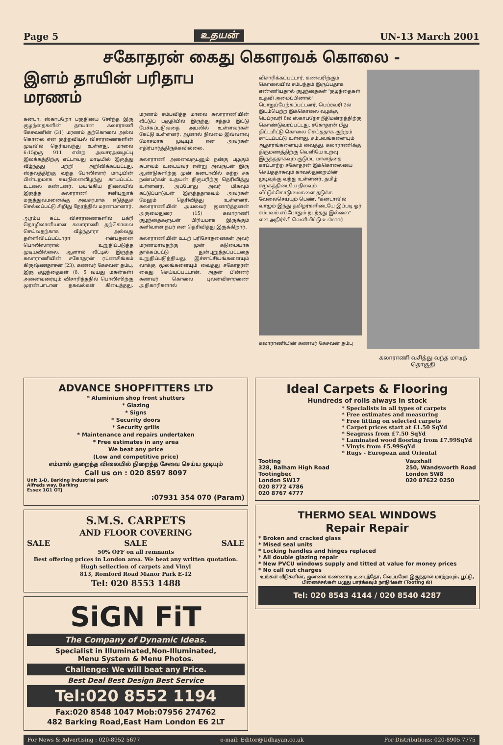Page 5 உதயன் UN-13 March 2001
சகோதரன் கைது கௌரவக் கொலை -
இளம் தாயின் பரிதாப மரணம்
கனடா, ஸ்காபறோ பகுதியை சேர்ந்த இரு குழந்தைகளின் தாயான கலாராணி கேசவனின் (31) மரணம் தற்கொலை அல்ல கொலை என குற்றவியல் விசாரணைகளின் முடிவில் தெரியவந்து உள்ளது. மாலை 6:15ற்கு 911 என்ற அவசரஅழைப்பு இலக்கத்திற்கு எட்டாவது மாடியில் இருந்து வீழ்ந்தது பற்றி அறிவிக்கப்பட்டது. ஸ்தலத்திற்கு வந்த போலிஸார் மாடியின் பின்புறமாக சுயநினைவிழந்து காயப்பட்ட உடலை கண்டனர். மயங்கிய நிலையில் இருந்த கலாராணி சனிபுறுாக் மருத்துவமனைக்கு அவசரமாக எடுத்துச் செல்லப்பட்டு சிறிது நேரத்தில் மரணமானார்.
ஆரம்ப கட்ட விசாரணைகளில் பக்ரி தொழிலாளியான கலாராணி தற்கொலை செய்வதற்காக வீழ்ந்தாரா அல்லது தள்ளிவிடப்பட்டாரா என்பதனை பொலிஸாரால் உறுதிப்படுத்த முடியவில்லை. ஆனால் வீட்டில் இருந்த கலாராணியின் சகோதரன் ரட்ணசிங்கம் கிருஷ்ணதாசன் (23), கணவர் கேசவன் தம்பு, இரு குழந்தைகள் (8, 5 வயது மகன்கள்) அனைவரையும் விசாரித்ததில் பொலிஸிற்கு முரண்பாடான தகவல்கள் கிடைத்தது. மரணம் சம்பவித்த மாலை கலாராணியின் வீட்டுப் பகுதியில் இருந்து சத்தம் இட்டு பேச்சுப்படுவதை அயலில் உள்ளவர்கள் கேட்டு உள்ளனர். ஆனால் நிலமை இவ்வளவு மோசமாக முடியும் என அவர்கள் எதிர்பார்த்திருக்கவில்லை.
கலாராணி அனைவருடனும் நன்கு பழகும் சுபாவம் உடையவர் என்று அவருடன் இரு ஆண்டுகளிற்கு முன் கனடாவில் கற்ற சக நண்பர்கள் உதயன் நிருபரிற்கு தெரிவித்து உள்ளனர். அப்போது அவர் மிகவும் கட்டுப்பாடுடன் இருந்ததாகவும் அவர்கள் மேலும் தெரிவித்து உள்ளனர். கலாராணியின் அயலவர் ஜனார்த்தனன் அருமைதுரை (15) கலாராணி குழந்தைகளுடன் பிரியமாக இருக்கும் கனிவான நபர் என தெரிவித்து இருக்கிறார்.
கலாராணியின் உடற் பரிசோதனைகள் அவர் மரணமாவதற்கு முன் கடுமையாக தாக்கப்பட்டு துன்புறுத்தப்பட்டதை உறுதிப்படுத்தியது. இச்சாட்சியங்களையும் வாக்கு மூலங்களையும் வைத்து சகோதரன் கைது செய்யப்பட்டான். அதன் பின்னர் கணவர் கொலை புலன்விசாரணை அதிகாரிகளால்
விசாரிக்கப்பட்டார். கணவரிற்கும் கொலையில் சம்பந்தம் இருப்பதாக எண்ணியதால் குழந்தைகள் 'குழந்தைகள் உதவி அமைப்பினால்' பொறுப்பேற்கப்பட்டனர். பெப்ரவரி 2ல் இடம்பெற்ற இக்கொலை வழக்கு பெப்ரவரி 8ல் ஸ்காபறோ நீதிமன்றத்திற்கு கொண்டுவரப்பட்டது. சகோதரன் மீது திட்டமிட்டு கொலை செய்ததாக குற்றம் சாட்டப்பட்டு உள்ளது. சம்பவங்களையும் ஆதாரங்களையும் வைத்து, கலாராணிக்கு திருமணத்திற்கு வெளியே உறவு இருந்ததாகவும் குடும்ப மானத்தை காப்பாற்ற சகோதரன் இக்கொலையை செய்ததாகவும் காவல்துறையின் முடிவுக்கு வந்து உள்ளனர். தமிழ் சமூகத்திடையே நிலவும் வீட்டுக்கொடுமைகளை தடுக்க வேலைசெய்யும் பெண், "கனடாவில் வாழும் இந்து தமிழர்களிடையே இப்படி ஓர் சம்பவம் எப்போதும் நடந்தது இல்லை" என அதிர்ச்சி வெளியிட்டு உள்ளார்.
கலாராணியின் கணவர் கேசவன் தம்பு
கலாராணி வசித்து வந்த மாடித் தொகுதி
ADVANCE SHOPFITTERS LTD
* Aluminium shop front shutters
* Glazing
* Signs
* Security doors
* Security grills
* Maintenance and repairs undertaken
* Free estimates in any area
We beat any price
(Low and competitive price)
எம்மால் குறைந்த விலையில் நிறைந்த சேவை செய்ய முடியும்
Call us on : 020 8597 8097
Unit 1-D, Barking industrial park
Alfreds way, Barking
Essex 1G1 OTJ
:07931 354 070 (Param)
S.M.S. CARPETS
AND FLOOR COVERING
SALE SALE SALE
50% OFF on all remnants
Best offering prices in London area. We beat any written quotation.
Hugh sellection of carpets and Vinyl
813, Romford Road Manor Park E-12
Tel: 020 8553 1488
SiGN FiT
The Company of Dynamic Ideas.
Specialist in Illuminated,Non-Illuminated,
Menu System & Menu Photos.
Challenge: We will beat any Price.
Best Deal Best Design Best Service
Tel:020 8552 1194
Fax:020 8548 1047 Mob:07956 274762
482 Barking Road,East Ham London E6 2LT
Ideal Carpets & Flooring
Hundreds of rolls always in stock
* Specialists in all types of carpets
* Free estimates and measuring
* Free fitting on selected carpets
* Carpet prices start at £1.50 SqYd
* Seagrass from £7.50 SqYd
* Laminated wood flooring from £7.99SqYd
* Vinyls from £5.99SqYd
* Rugs - European and Oriental
Tooting
328, Balham High Road
Tootingbec
London SW17
020 8772 4786
020 8767 4777
Vauxhall
250, Wandsworth Road
London SW8
020 87622 0250
THERMO SEAL WINDOWS
Repair Repair
* Broken and cracked glass
* Mised seal units
* Locking handles and hinges replaced
* All double glazing repair
* New PVCU windows supply and titted at value for money prices
* No call out charges
உங்கள் வீடுகளின், ஜன்னல் கண்ணாடி உடைந்தோ, வெப்பமோ இருந்தால் மாற்றவும், பூட்டு, பினைச்சல்கள் பழுது பார்க்கவும் நாடுங்கள் (Tooting ல்)
Tel: 020 8543 4144 / 020 8540 4287
For News & Advertising : 020-8952 5677 e-mail: Editor@Udhayan.co.uk For Distributions: 020-8905 7775